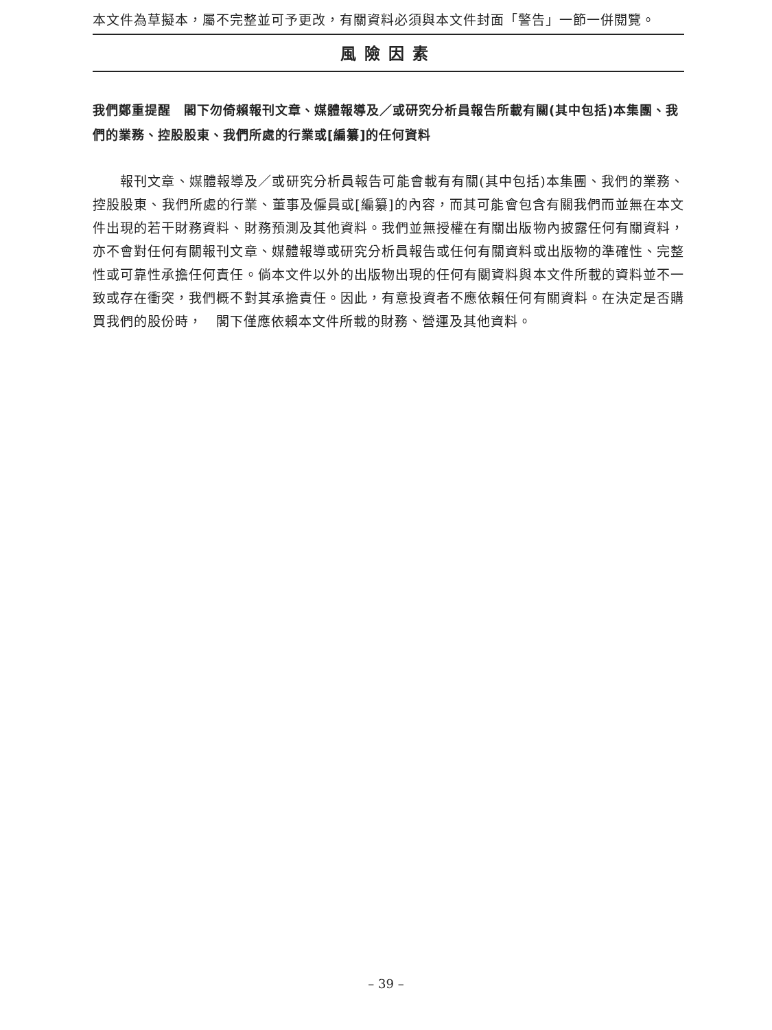本文件為草擬本，屬不完整並可予更改，有關資料必須與本文件封面「警告」一節一併閱覽。
風險因素
我們鄭重提醒　閣下勿倚賴報刊文章、媒體報導及／或研究分析員報告所載有關(其中包括)本集團、我們的業務、控股股東、我們所處的行業或[編纂]的任何資料
報刊文章、媒體報導及／或研究分析員報告可能會載有有關(其中包括)本集團、我們的業務、控股股東、我們所處的行業、董事及僱員或[編纂]的內容，而其可能會包含有關我們而並無在本文件出現的若干財務資料、財務預測及其他資料。我們並無授權在有關出版物內披露任何有關資料，亦不會對任何有關報刊文章、媒體報導或研究分析員報告或任何有關資料或出版物的準確性、完整性或可靠性承擔任何責任。倘本文件以外的出版物出現的任何有關資料與本文件所載的資料並不一致或存在衝突，我們概不對其承擔責任。因此，有意投資者不應依賴任何有關資料。在決定是否購買我們的股份時，　閣下僅應依賴本文件所載的財務、營運及其他資料。
– 39 –